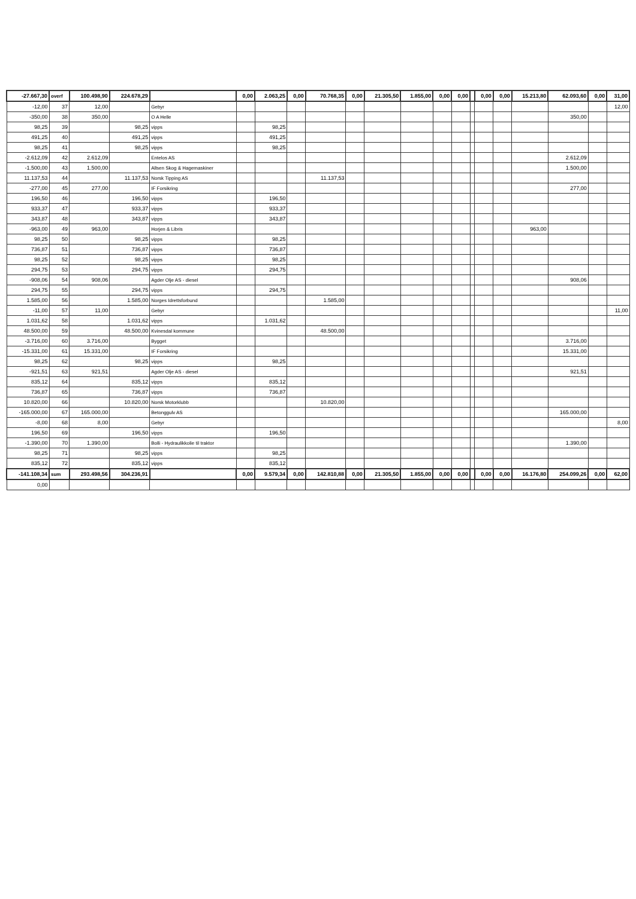| -27.667,30 | overf | 100.498,90 | 224.678,29 | | 0,00 | 2.063,25 | 0,00 | 70.768,35 | 0,00 | 21.305,50 | 1.855,00 | 0,00 | 0,00 | | 0,00 | 0,00 | 15.213,80 | 62.093,60 | 0,00 | 31,00 |
| -12,00 | 37 | 12,00 | | Gebyr | | | | | | | | | | | | | | | | 12,00 |
| -350,00 | 38 | 350,00 | | O A Helle | | | | | | | | | | | | | | 350,00 | | |
| 98,25 | 39 | | 98,25 | vipps | | 98,25 | | | | | | | | | | | | | | |
| 491,25 | 40 | | 491,25 | vipps | | 491,25 | | | | | | | | | | | | | | |
| 98,25 | 41 | | 98,25 | vipps | | 98,25 | | | | | | | | | | | | | | |
| -2.612,09 | 42 | 2.612,09 | | Entelos AS | | | | | | | | | | | | | | 2.612,09 | | |
| -1.500,00 | 43 | 1.500,00 | | Allsen Skog & Hagemaskiner | | | | | | | | | | | | | | 1.500,00 | | |
| 11.137,53 | 44 | | 11.137,53 | Norsk Tipping AS | | | | 11.137,53 | | | | | | | | | | | | |
| -277,00 | 45 | 277,00 | | IF Forsikring | | | | | | | | | | | | | | 277,00 | | |
| 196,50 | 46 | | 196,50 | vipps | | 196,50 | | | | | | | | | | | | | | |
| 933,37 | 47 | | 933,37 | vipps | | 933,37 | | | | | | | | | | | | | | |
| 343,87 | 48 | | 343,87 | vipps | | 343,87 | | | | | | | | | | | | | | |
| -963,00 | 49 | 963,00 | | Horjen & Libris | | | | | | | | | | | | | 963,00 | | | |
| 98,25 | 50 | | 98,25 | vipps | | 98,25 | | | | | | | | | | | | | | |
| 736,87 | 51 | | 736,87 | vipps | | 736,87 | | | | | | | | | | | | | | |
| 98,25 | 52 | | 98,25 | vipps | | 98,25 | | | | | | | | | | | | | | |
| 294,75 | 53 | | 294,75 | vipps | | 294,75 | | | | | | | | | | | | | | |
| -908,06 | 54 | 908,06 | | Agder Olje AS - diesel | | | | | | | | | | | | | | 908,06 | | |
| 294,75 | 55 | | 294,75 | vipps | | 294,75 | | | | | | | | | | | | | | |
| 1.585,00 | 56 | | 1.585,00 | Norges Idrettsforbund | | | | 1.585,00 | | | | | | | | | | | | |
| -11,00 | 57 | 11,00 | | Gebyr | | | | | | | | | | | | | | | | 11,00 |
| 1.031,62 | 58 | | 1.031,62 | vipps | | 1.031,62 | | | | | | | | | | | | | | |
| 48.500,00 | 59 | | 48.500,00 | Kvinesdal kommune | | | | 48.500,00 | | | | | | | | | | | | |
| -3.716,00 | 60 | 3.716,00 | | Bygget | | | | | | | | | | | | | | 3.716,00 | | |
| -15.331,00 | 61 | 15.331,00 | | IF Forsikring | | | | | | | | | | | | | | 15.331,00 | | |
| 98,25 | 62 | | 98,25 | vipps | | 98,25 | | | | | | | | | | | | | | |
| -921,51 | 63 | 921,51 | | Agder Olje AS - diesel | | | | | | | | | | | | | | 921,51 | | |
| 835,12 | 64 | | 835,12 | vipps | | 835,12 | | | | | | | | | | | | | | |
| 736,87 | 65 | | 736,87 | vipps | | 736,87 | | | | | | | | | | | | | | |
| 10.820,00 | 66 | | 10.820,00 | Norsk Motorklubb | | | | 10.820,00 | | | | | | | | | | | | |
| -165.000,00 | 67 | 165.000,00 | | Betonggulv AS | | | | | | | | | | | | | | 165.000,00 | | |
| -8,00 | 68 | 8,00 | | Gebyr | | | | | | | | | | | | | | | | 8,00 |
| 196,50 | 69 | | 196,50 | vipps | | 196,50 | | | | | | | | | | | | | | |
| -1.390,00 | 70 | 1.390,00 | | Bolli - Hydraulikkolie til traktor | | | | | | | | | | | | | | 1.390,00 | | |
| 98,25 | 71 | | 98,25 | vipps | | 98,25 | | | | | | | | | | | | | | |
| 835,12 | 72 | | 835,12 | vipps | | 835,12 | | | | | | | | | | | | | | |
| -141.108,34 | sum | 293.498,56 | 304.236,91 | | 0,00 | 9.579,34 | 0,00 | 142.810,88 | 0,00 | 21.305,50 | 1.855,00 | 0,00 | 0,00 | | 0,00 | 0,00 | 16.176,80 | 254.099,26 | 0,00 | 62,00 |
| 0,00 | | | | | | | | | | | | | | | | | | | | |